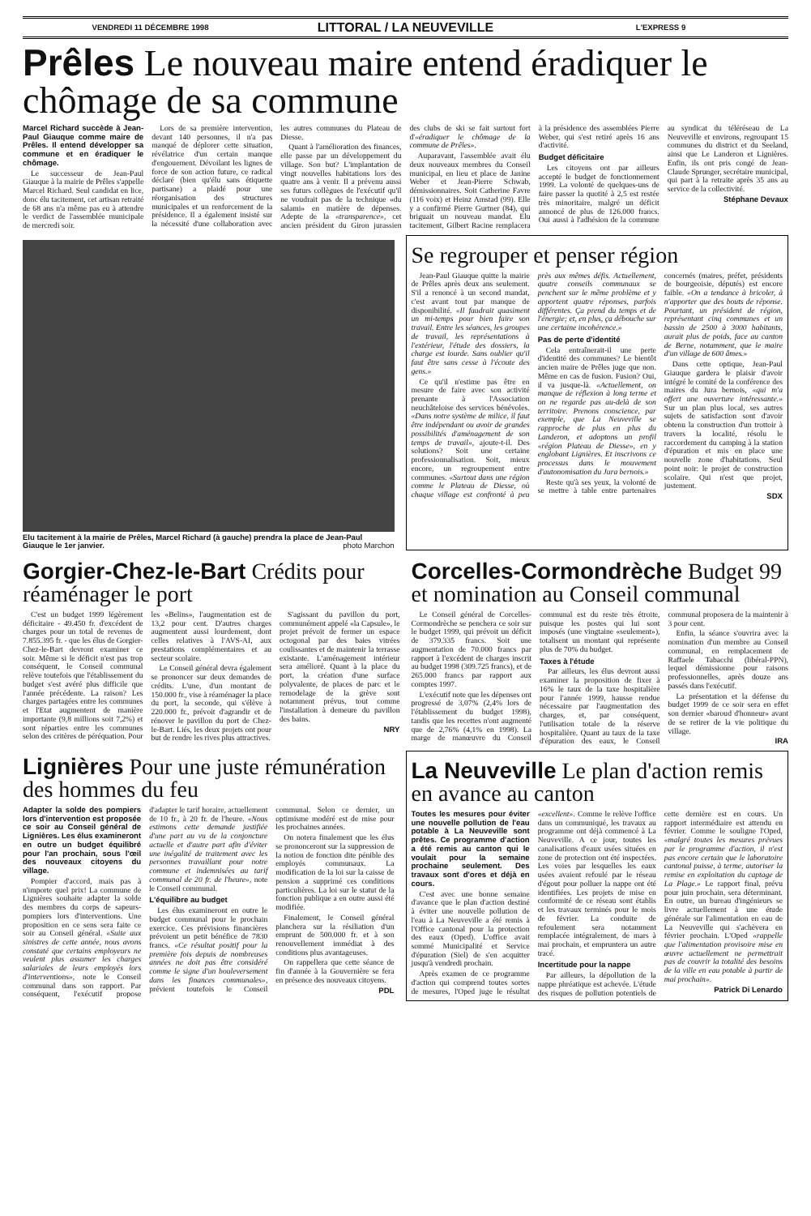VENDREDI 11 DÉCEMBRE 1998
LITTORAL / LA NEUVEVILLE
L'EXPRESS 9
Prêles Le nouveau maire entend éradiquer le chômage de sa commune
Marcel Richard succède à Jean-Paul Giauque comme maire de Prêles. Il entend développer sa commune et en éradiquer le chômage.
Le successeur de Jean-Paul Giauque à la mairie de Prêles s'appelle Marcel Richard. Seul candidat en lice, donc élu tacitement, cet artisan retraité de 68 ans n'a même pas eu à attendre le verdict de l'assemblée municipale de mercredi soir.
Lors de sa première intervention, devant 140 personnes, il n'a pas manqué de déplorer cette situation, révélatrice d'un certain manque d'engouement. Dévoilant les lignes de force de son action future, ce radical déclaré (bien qu'élu sans étiquette partisane) a plaidé pour une réorganisation des structures municipales et un renforcement de la présidence. Il a également insisté sur la nécessité d'une collaboration avec les autres communes du Plateau de Diesse.
Quant à l'amélioration des finances, elle passe par un développement du village. Son but? L'implantation de vingt nouvelles habitations lors des quatre ans à venir. Il a prévenu aussi ses futurs collègues de l'exécutif qu'il ne voudrait pas de la technique «du salami» en matière de dépenses. Adepte de la «transparence», cet ancien président du Giron jurassien des clubs de ski se fait surtout fort d'«éradiquer le chômage de la commune de Prêles».
Auparavant, l'assemblée avait élu deux nouveaux membres du Conseil municipal, en lieu et place de Janine Weber et Jean-Pierre Schwab, démissionnaires. Soit Catherine Favre (116 voix) et Heinz Amstad (99). Elle y a confirmé Pierre Gurtner (84), qui briguait un nouveau mandat. Elu tacitement, Gilbert Racine remplacera à la présidence des assemblées Pierre Weber, qui s'est retiré après 16 ans d'activité.
Budget déficitaire
Les citoyens ont par ailleurs accepté le budget de fonctionnement 1999. La volonté de quelques-uns de faire passer la quotité à 2,5 est restée très minoritaire, malgré un déficit annoncé de plus de 126.000 francs. Oui aussi à l'adhésion de la commune au syndicat du téléréseau de La Neuveville et environs, regroupant 15 communes du district et du Seeland, ainsi que Le Landeron et Lignières. Enfin, ils ont pris congé de Jean-Claude Sprunger, secrétaire municipal, qui part à la retraite après 35 ans au service de la collectivité.
Stéphane Devaux
Elu tacitement à la mairie de Prêles, Marcel Richard (à gauche) prendra la place de Jean-Paul Giauque le 1er janvier. photo Marchon
Se regrouper et penser région
Jean-Paul Giauque quitte la mairie de Prêles après deux ans seulement. S'il a renoncé à un second mandat, c'est avant tout par manque de disponibilité. «Il faudrait quasiment un mi-temps pour bien faire son travail. Entre les séances, les groupes de travail, les représentations à l'extérieur, l'étude des dossiers, la charge est lourde. Sans oublier qu'il faut être sans cesse à l'écoute des gens.»
Ce qu'il n'estime pas être en mesure de faire avec son activité prenante à l'Association neuchâteloise des services bénévoles. «Dans notre système de milice, il faut être indépendant ou avoir de grandes possibilités d'aménagement de son temps de travail», ajoute-t-il. Des solutions? Soit une certaine professionnalisation. Soit, mieux encore, un regroupement entre communes. «Surtout dans une région comme le Plateau de Diesse, où chaque village est confronté à peu près aux mêmes défis. Actuellement, quatre conseils communaux se penchent sur le même problème et y apportent quatre réponses, parfois différentes. Ça prend du temps et de l'énergie; et, en plus, ça débouche sur une certaine incohérence.»
Pas de perte d'identité
Cela entraînerait-il une perte d'identité des communes? Le bientôt ancien maire de Prêles juge que non. Même en cas de fusion. Fusion? Oui, il va jusque-là. «Actuellement, on manque de réflexion à long terme et on ne regarde pas au-delà de son territoire. Prenons conscience, par exemple, que La Neuveville se rapproche de plus en plus du Landeron, et adoptons un profil «région Plateau de Diesse», en y englobant Lignières. Et inscrivons ce processus dans le mouvement d'autonomisation du Jura bernois.»
Reste qu'à ses yeux, la volonté de se mettre à table entre partenaires concernés (maires, préfet, présidents de bourgeoisie, députés) est encore faible. «On a tendance à bricoler, à n'apporter que des bouts de réponse. Pourtant, un président de région, représentant cinq communes et un bassin de 2500 à 3000 habitants, aurait plus de poids, face au canton de Berne, notamment, que le maire d'un village de 600 âmes.»
Dans cette optique, Jean-Paul Giauque gardera le plaisir d'avoir intégré le comité de la conférence des maires du Jura bernois, «qui m'a offert une ouverture intéressante.» Sur un plan plus local, ses autres sujets de satisfaction sont d'avoir obtenu la construction d'un trottoir à travers la localité, résolu le raccordement du camping à la station d'épuration et mis en place une nouvelle zone d'habitations. Seul point noir: le projet de construction scolaire. Qui n'est que projet, justement.
SDX
Gorgier-Chez-le-Bart Crédits pour réaménager le port
C'est un budget 1999 légèrement déficitaire - 49.450 fr. d'excédent de charges pour un total de revenus de 7.855.395 fr. - que les élus de Gorgier-Chez-le-Bart devront examiner ce soir. Même si le déficit n'est pas trop conséquent, le Conseil communal relève toutefois que l'établissement du budget s'est avéré plus difficile que l'année précédente. La raison? Les charges partagées entre les communes et l'Etat augmentent de manière importante (9,8 millions soit 7,2%) et sont réparties entre les communes selon des critères de péréquation. Pour les «Belins», l'augmentation est de 13,2 pour cent. D'autres charges augmentent aussi lourdement, dont celles relatives à l'AVS-AI, aux prestations complémentaires et au secteur scolaire.
Le Conseil général devra également se prononcer sur deux demandes de crédits. L'une, d'un montant de 150.000 fr., vise à réaménager la place du port, la seconde, qui s'élève à 220.000 fr., prévoit d'agrandir et de rénover le pavillon du port de Chez-le-Bart. Liés, les deux projets ont pour but de rendre les rives plus attractives.
S'agissant du pavillon du port, communément appelé «la Capsule», le projet prévoit de fermer un espace octogonal par des baies vitrées coulissantes et de maintenir la terrasse existante. L'aménagement intérieur sera amélioré. Quant à la place du port, la création d'une surface polyvalente, de places de parc et le remodelage de la grève sont notamment prévus, tout comme l'installation à demeure du pavillon des bains.
NRY
Corcelles-Cormondrèche Budget 99 et nomination au Conseil communal
Le Conseil général de Corcelles-Cormondrèche se penchera ce soir sur le budget 1999, qui prévoit un déficit de 379.335 francs. Soit une augmentation de 70.000 francs par rapport à l'excédent de charges inscrit au budget 1998 (309.725 francs), et de 265.000 francs par rapport aux comptes 1997.
L'exécutif note que les dépenses ont progressé de 3,07% (2,4% lors de l'établissement du budget 1998), tandis que les recettes n'ont augmenté que de 2,76% (4,1% en 1998). La marge de manœuvre du Conseil communal est du reste très étroite, puisque les postes qui lui sont imposés (une vingtaine «seulement»), totalisent un montant qui représente plus de 70% du budget.
Taxes à l'étude
Par ailleurs, les élus devront aussi examiner la proposition de fixer à 16% le taux de la taxe hospitalière pour l'année 1999, hausse rendue nécessaire par l'augmentation des charges, et, par conséquent, l'utilisation totale de la réserve hospitalière. Quant au taux de la taxe d'épuration des eaux, le Conseil communal proposera de la maintenir à 3 pour cent.
Enfin, la séance s'ouvrira avec la nomination d'un membre au Conseil communal, en remplacement de Raffaele Tabacchi (libéral-PPN), lequel démissionne pour raisons professionnelles, après douze ans passés dans l'exécutif.
La présentation et la défense du budget 1999 de ce soir sera en effet son dernier «baroud d'honneur» avant de se retirer de la vie politique du village.
IRA
Lignières Pour une juste rémunération des hommes du feu
Adapter la solde des pompiers lors d'intervention est proposée ce soir au Conseil général de Lignières. Les élus examineront en outre un budget équilibré pour l'an prochain, sous l'œil des nouveaux citoyens du village.
Pompier d'accord, mais pas à n'importe quel prix! La commune de Lignières souhaite adapter la solde des membres du corps de sapeurs-pompiers lors d'interventions. Une proposition en ce sens sera faite ce soir au Conseil général. «Suite aux sinistres de cette année, nous avons constaté que certains employeurs ne veulent plus assumer les charges salariales de leurs employés lors d'interventions», note le Conseil communal dans son rapport. Par conséquent, l'exécutif propose d'adapter le tarif horaire, actuellement de 10 fr., à 20 fr. de l'heure. «Nous estimons cette demande justifiée d'une part au vu de la conjoncture actuelle et d'autre part afin d'éviter une inégalité de traitement avec les personnes travaillant pour notre commune et indemnisées au tarif communal de 20 fr. de l'heure», note le Conseil communal.
L'équilibre au budget
Les élus examineront en outre le budget communal pour le prochain exercice. Ces prévisions financières prévoient un petit bénéfice de 7830 francs. «Ce résultat positif pour la première fois depuis de nombreuses années ne doit pas être considéré comme le signe d'un bouleversement dans les finances communales», prévient toutefois le Conseil communal. Selon ce dernier, un optimisme modéré est de mise pour les prochaines années.
On notera finalement que les élus se prononceront sur la suppression de la notion de fonction dite pénible des employés communaux. La modification de la loi sur la caisse de pension a supprimé ces conditions particulières. La loi sur le statut de la fonction publique a en outre aussi été modifiée.
Finalement, le Conseil général planchera sur la résiliation d'un emprunt de 500.000 fr. et à son renouvellement immédiat à des conditions plus avantageuses.
On rappellera que cette séance de fin d'année à la Gouvernière se fera en présence des nouveaux citoyens.
PDL
La Neuveville Le plan d'action remis en avance au canton
Toutes les mesures pour éviter une nouvelle pollution de l'eau potable à La Neuveville sont prêtes. Ce programme d'action a été remis au canton qui le voulait pour la semaine prochaine seulement. Des travaux sont d'ores et déjà en cours.
C'est avec une bonne semaine d'avance que le plan d'action destiné à éviter une nouvelle pollution de l'eau à La Neuveville a été remis à l'Office cantonal pour la protection des eaux (Oped). L'office avait sommé Municipalité et Service d'épuration (Siel) de s'en acquitter jusqu'à vendredi prochain.
Après examen de ce programme d'action qui comprend toutes sortes de mesures, l'Oped juge le résultat «excellent». Comme le relève l'office dans un communiqué, les travaux au programme ont déjà commencé à La Neuveville. A ce jour, toutes les canalisations d'eaux usées situées en zone de protection ont été inspectées. Les voies par lesquelles les eaux usées avaient refoulé par le réseau d'égout pour polluer la nappe ont été identifiées. Les projets de mise en conformité de ce réseau sont établis et les travaux terminés pour le mois de février. La conduite de refoulement sera notamment remplacée intégralement, de mars à mai prochain, et empruntera un autre tracé.
Incertitude pour la nappe
Par ailleurs, la dépollution de la nappe phréatique est achevée. L'étude des risques de pollution potentiels de cette dernière est en cours. Un rapport intermédiaire est attendu en février. Comme le souligne l'Oped, «malgré toutes les mesures prévues par le programme d'action, il n'est pas encore certain que le laboratoire cantonal puisse, à terme, autoriser la remise en exploitation du captage de La Plage.» Le rapport final, prévu pour juin prochain, sera déterminant. En outre, un bureau d'ingénieurs se livre actuellement à une étude générale sur l'alimentation en eau de La Neuveville qui s'achèvera en février prochain. L'Oped «rappelle que l'alimentation provisoire mise en œuvre actuellement ne permettrait pas de couvrir la totalité des besoins de la ville en eau potable à partir de mai prochain».
Patrick Di Lenardo